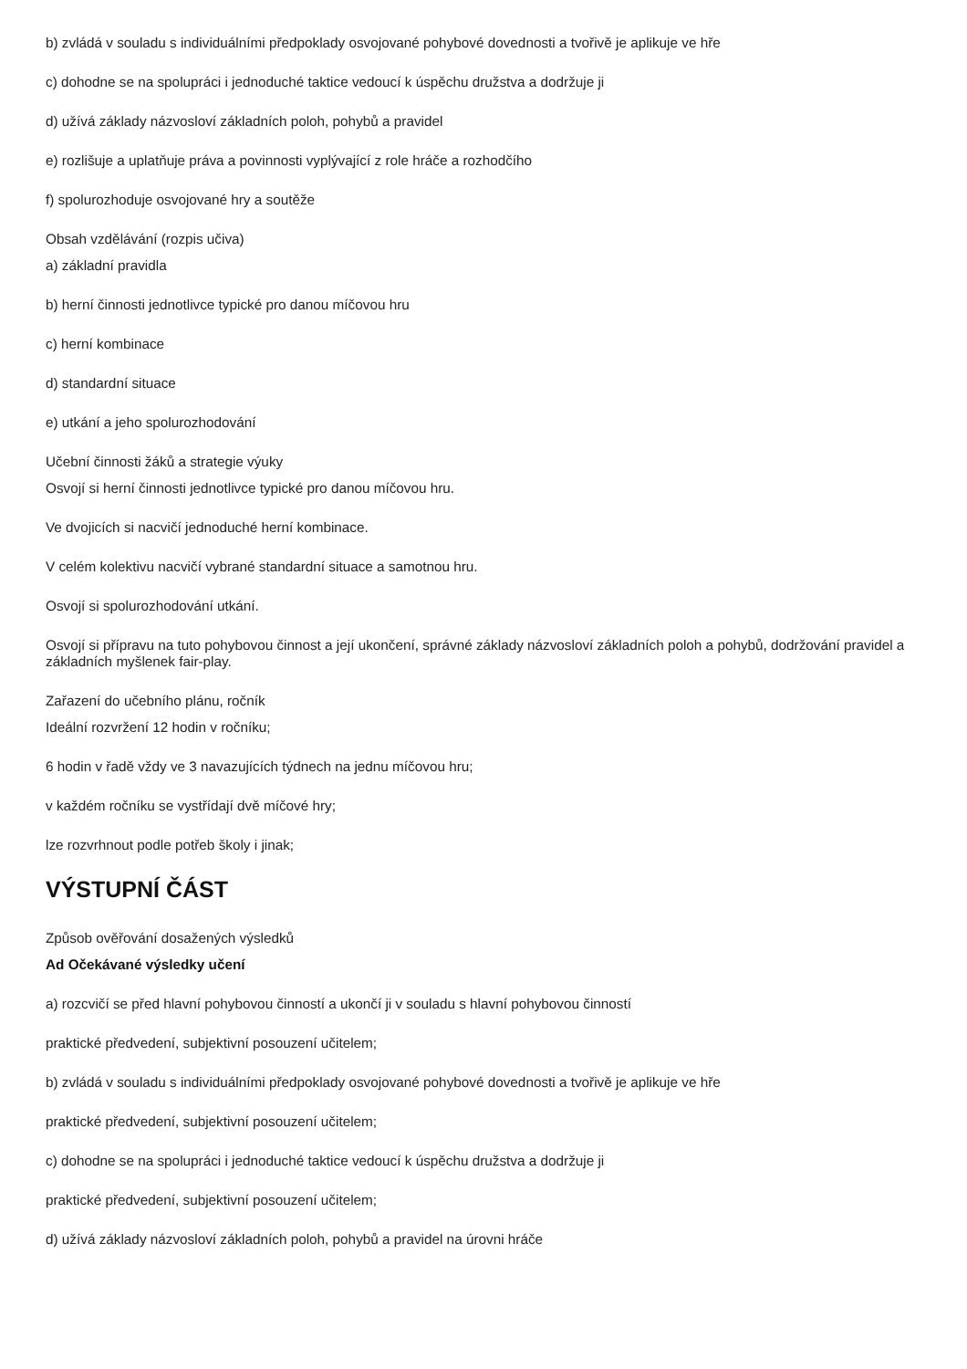b) zvládá v souladu s individuálními předpoklady osvojované pohybové dovednosti a tvořivě je aplikuje ve hře
c) dohodne se na spolupráci i jednoduché taktice vedoucí k úspěchu družstva a dodržuje ji
d) užívá základy názvosloví základních poloh, pohybů a pravidel
e) rozlišuje a uplatňuje práva a povinnosti vyplývající z role hráče a rozhodčího
f) spolurozhoduje osvojované hry a soutěže
Obsah vzdělávání (rozpis učiva)
a) základní pravidla
b) herní činnosti jednotlivce typické pro danou míčovou hru
c) herní kombinace
d) standardní situace
e) utkání a jeho spolurozhodování
Učební činnosti žáků a strategie výuky
Osvojí si herní činnosti jednotlivce typické pro danou míčovou hru.
Ve dvojicích si nacvičí jednoduché herní kombinace.
V celém kolektivu nacvičí vybrané standardní situace a samotnou hru.
Osvojí si spolurozhodování utkání.
Osvojí si přípravu na tuto pohybovou činnost a její ukončení, správné základy názvosloví základních poloh a pohybů, dodržování pravidel a základních myšlenek fair-play.
Zařazení do učebního plánu, ročník
Ideální rozvržení 12 hodin v ročníku;
6 hodin v řadě vždy ve 3 navazujících týdnech na jednu míčovou hru;
v každém ročníku se vystřídají dvě míčové hry;
lze rozvrhnout podle potřeb školy i jinak;
VÝSTUPNÍ ČÁST
Způsob ověřování dosažených výsledků
Ad Očekávané výsledky učení
a) rozcvičí se před hlavní pohybovou činností a ukončí ji v souladu s hlavní pohybovou činností
praktické předvedení, subjektivní posouzení učitelem;
b) zvládá v souladu s individuálními předpoklady osvojované pohybové dovednosti a tvořivě je aplikuje ve hře
praktické předvedení, subjektivní posouzení učitelem;
c) dohodne se na spolupráci i jednoduché taktice vedoucí k úspěchu družstva a dodržuje ji
praktické předvedení, subjektivní posouzení učitelem;
d) užívá základy názvosloví základních poloh, pohybů a pravidel na úrovni hráče